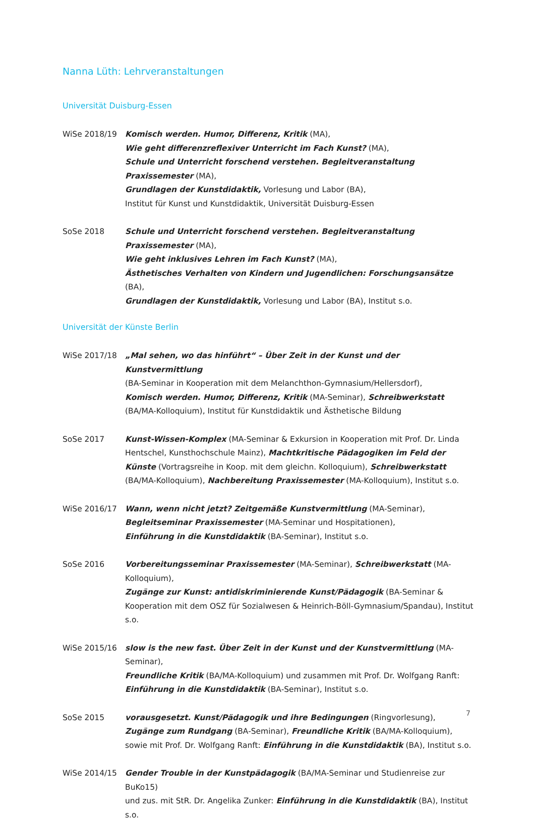Nanna Lüth: Lehrveranstaltungen
Universität Duisburg-Essen
WiSe 2018/19 Komisch werden. Humor, Differenz, Kritik (MA),
Wie geht differenzreflexiver Unterricht im Fach Kunst? (MA),
Schule und Unterricht forschend verstehen. Begleitveranstaltung Praxissemester (MA),
Grundlagen der Kunstdidaktik, Vorlesung und Labor (BA),
Institut für Kunst und Kunstdidaktik, Universität Duisburg-Essen
SoSe 2018 Schule und Unterricht forschend verstehen. Begleitveranstaltung Praxissemester (MA),
Wie geht inklusives Lehren im Fach Kunst? (MA),
Ästhetisches Verhalten von Kindern und Jugendlichen: Forschungsansätze (BA),
Grundlagen der Kunstdidaktik, Vorlesung und Labor (BA), Institut s.o.
Universität der Künste Berlin
WiSe 2017/18 „Mal sehen, wo das hinführt“ – Über Zeit in der Kunst und der Kunstvermittlung
(BA-Seminar in Kooperation mit dem Melanchthon-Gymnasium/Hellersdorf),
Komisch werden. Humor, Differenz, Kritik (MA-Seminar), Schreibwerkstatt (BA/MA-Kolloquium), Institut für Kunstdidaktik und Ästhetische Bildung
SoSe 2017 Kunst-Wissen-Komplex (MA-Seminar & Exkursion in Kooperation mit Prof. Dr. Linda Hentschel, Kunsthochschule Mainz), Machtkritische Pädagogiken im Feld der Künste (Vortragsreihe in Koop. mit dem gleichn. Kolloquium), Schreibwerkstatt (BA/MA-Kolloquium), Nachbereitung Praxissemester (MA-Kolloquium), Institut s.o.
WiSe 2016/17 Wann, wenn nicht jetzt? Zeitgemäße Kunstvermittlung (MA-Seminar),
Begleitseminar Praxissemester (MA-Seminar und Hospitationen),
Einführung in die Kunstdidaktik (BA-Seminar), Institut s.o.
SoSe 2016 Vorbereitungsseminar Praxissemester (MA-Seminar), Schreibwerkstatt (MA-Kolloquium),
Zugänge zur Kunst: antidiskriminierende Kunst/Pädagogik (BA-Seminar & Kooperation mit dem OSZ für Sozialwesen & Heinrich-Böll-Gymnasium/Spandau), Institut s.o.
WiSe 2015/16 slow is the new fast. Über Zeit in der Kunst und der Kunstvermittlung (MA-Seminar),
Freundliche Kritik (BA/MA-Kolloquium) und zusammen mit Prof. Dr. Wolfgang Ranft:
Einführung in die Kunstdidaktik (BA-Seminar), Institut s.o.
SoSe 2015 vorausgesetzt. Kunst/Pädagogik und ihre Bedingungen (Ringvorlesung),
Zugänge zum Rundgang (BA-Seminar), Freundliche Kritik (BA/MA-Kolloquium),
sowie mit Prof. Dr. Wolfgang Ranft: Einführung in die Kunstdidaktik (BA), Institut s.o.
WiSe 2014/15 Gender Trouble in der Kunstpädagogik (BA/MA-Seminar und Studienreise zur BuKo15)
und zus. mit StR. Dr. Angelika Zunker: Einführung in die Kunstdidaktik (BA), Institut s.o.
7